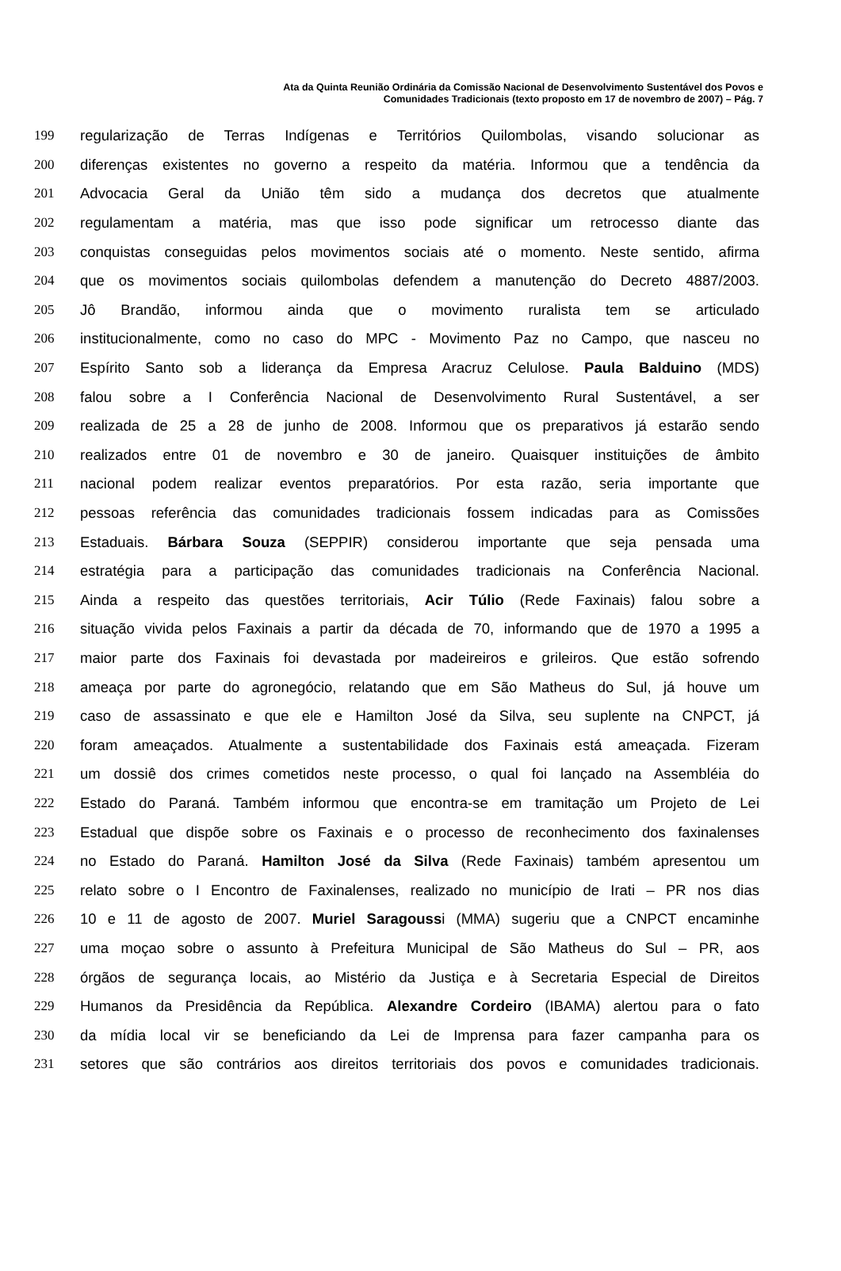Ata da Quinta Reunião Ordinária da Comissão Nacional de Desenvolvimento Sustentável dos Povos e
Comunidades Tradicionais (texto proposto em 17 de novembro de 2007) – Pág. 7
199 regularização de Terras Indígenas e Territórios Quilombolas, visando solucionar as
200 diferenças existentes no governo a respeito da matéria. Informou que a tendência da
201 Advocacia Geral da União têm sido a mudança dos decretos que atualmente
202 regulamentam a matéria, mas que isso pode significar um retrocesso diante das
203 conquistas conseguidas pelos movimentos sociais até o momento. Neste sentido, afirma
204 que os movimentos sociais quilombolas defendem a manutenção do Decreto 4887/2003.
205 Jô Brandão, informou ainda que o movimento ruralista tem se articulado
206 institucionalmente, como no caso do MPC - Movimento Paz no Campo, que nasceu no
207 Espírito Santo sob a liderança da Empresa Aracruz Celulose. Paula Balduino (MDS)
208 falou sobre a I Conferência Nacional de Desenvolvimento Rural Sustentável, a ser
209 realizada de 25 a 28 de junho de 2008. Informou que os preparativos já estarão sendo
210 realizados entre 01 de novembro e 30 de janeiro. Quaisquer instituições de âmbito
211 nacional podem realizar eventos preparatórios. Por esta razão, seria importante que
212 pessoas referência das comunidades tradicionais fossem indicadas para as Comissões
213 Estaduais. Bárbara Souza (SEPPIR) considerou importante que seja pensada uma
214 estratégia para a participação das comunidades tradicionais na Conferência Nacional.
215 Ainda a respeito das questões territoriais, Acir Túlio (Rede Faxinais) falou sobre a
216 situação vivida pelos Faxinais a partir da década de 70, informando que de 1970 a 1995 a
217 maior parte dos Faxinais foi devastada por madeireiros e grileiros. Que estão sofrendo
218 ameaça por parte do agronegócio, relatando que em São Matheus do Sul, já houve um
219 caso de assassinato e que ele e Hamilton José da Silva, seu suplente na CNPCT, já
220 foram ameaçados. Atualmente a sustentabilidade dos Faxinais está ameaçada. Fizeram
221 um dossiê dos crimes cometidos neste processo, o qual foi lançado na Assembléia do
222 Estado do Paraná. Também informou que encontra-se em tramitação um Projeto de Lei
223 Estadual que dispõe sobre os Faxinais e o processo de reconhecimento dos faxinalenses
224 no Estado do Paraná. Hamilton José da Silva (Rede Faxinais) também apresentou um
225 relato sobre o I Encontro de Faxinalenses, realizado no município de Irati – PR nos dias
226 10 e 11 de agosto de 2007. Muriel Saragoussi (MMA) sugeriu que a CNPCT encaminhe
227 uma moçao sobre o assunto à Prefeitura Municipal de São Matheus do Sul – PR, aos
228 órgãos de segurança locais, ao Mistério da Justiça e à Secretaria Especial de Direitos
229 Humanos da Presidência da República. Alexandre Cordeiro (IBAMA) alertou para o fato
230 da mídia local vir se beneficiando da Lei de Imprensa para fazer campanha para os
231 setores que são contrários aos direitos territoriais dos povos e comunidades tradicionais.